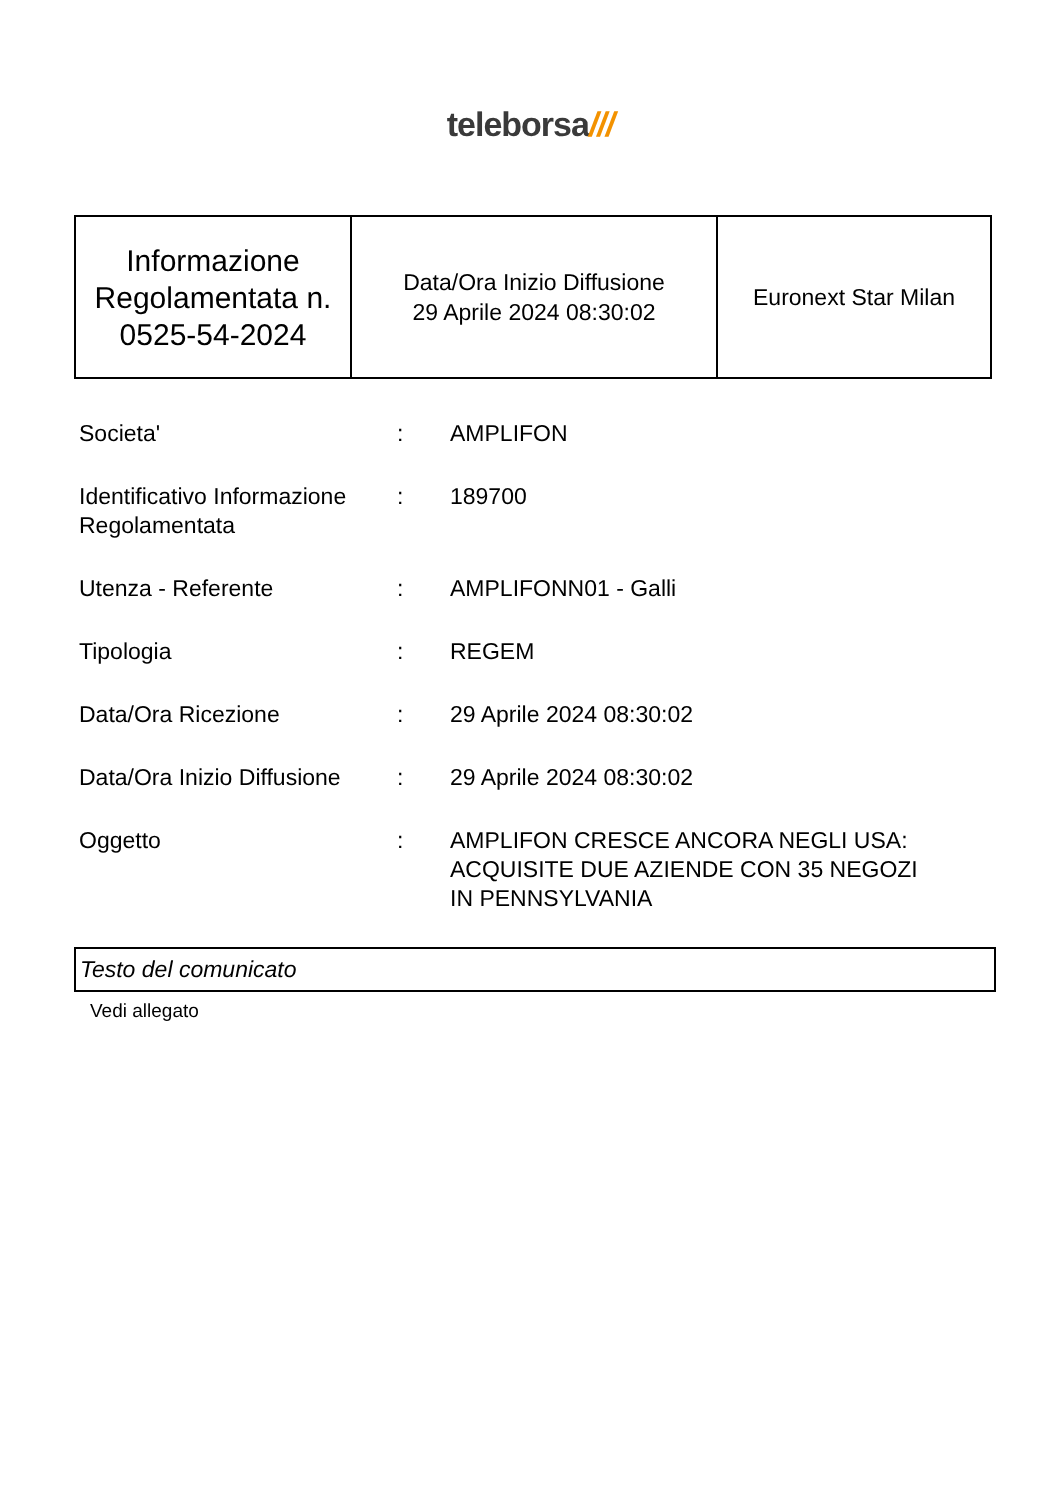teleborsa///
| Informazione Regolamentata n. 0525-54-2024 | Data/Ora Inizio Diffusione 29 Aprile 2024 08:30:02 | Euronext Star Milan |
| Societa' | : | AMPLIFON |
| Identificativo Informazione Regolamentata | : | 189700 |
| Utenza - Referente | : | AMPLIFONN01 - Galli |
| Tipologia | : | REGEM |
| Data/Ora Ricezione | : | 29 Aprile 2024 08:30:02 |
| Data/Ora Inizio Diffusione | : | 29 Aprile 2024 08:30:02 |
| Oggetto | : | AMPLIFON CRESCE ANCORA NEGLI USA: ACQUISITE DUE AZIENDE CON 35 NEGOZI IN PENNSYLVANIA |
Testo del comunicato
Vedi allegato